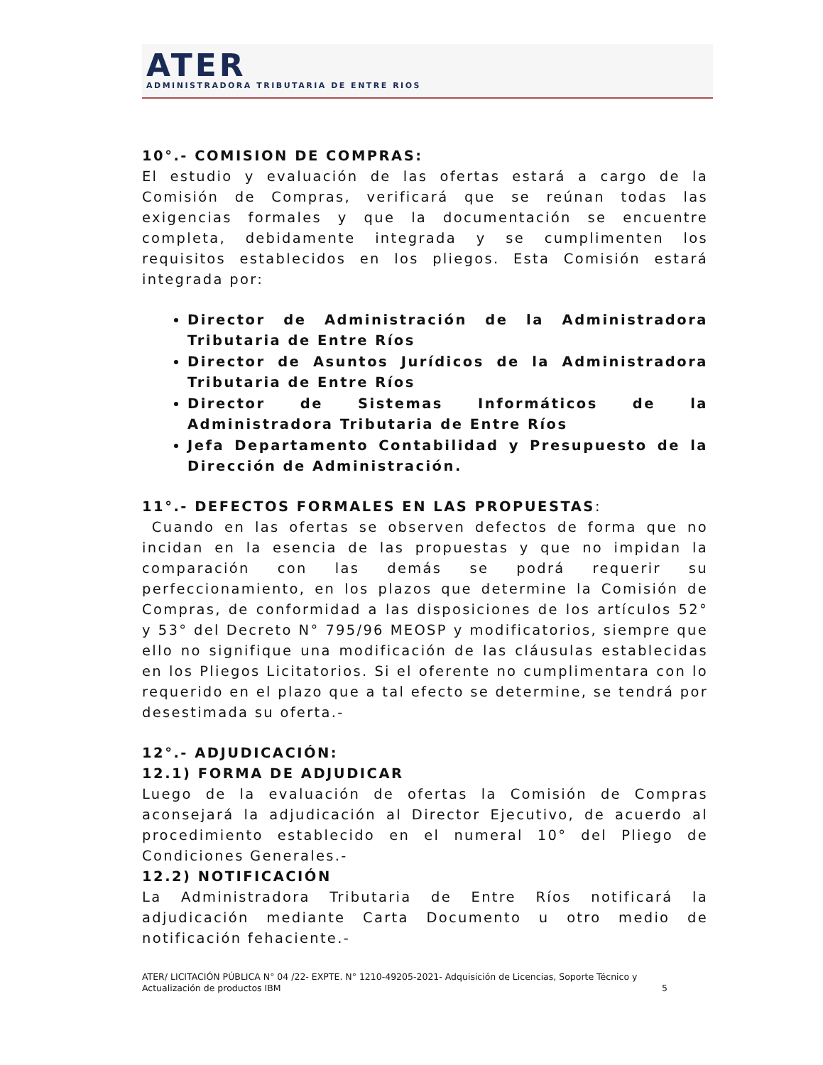ATER
ADMINISTRADORA TRIBUTARIA DE ENTRE RIOS
10°.- COMISION DE COMPRAS:
El estudio y evaluación de las ofertas estará a cargo de la Comisión de Compras, verificará que se reúnan todas las exigencias formales y que la documentación se encuentre completa, debidamente integrada y se cumplimenten los requisitos establecidos en los pliegos. Esta Comisión estará integrada por:
Director de Administración de la Administradora Tributaria de Entre Ríos
Director de Asuntos Jurídicos de la Administradora Tributaria de Entre Ríos
Director de Sistemas Informáticos de la Administradora Tributaria de Entre Ríos
Jefa Departamento Contabilidad y Presupuesto de la Dirección de Administración.
11°.- DEFECTOS FORMALES EN LAS PROPUESTAS:
Cuando en las ofertas se observen defectos de forma que no incidan en la esencia de las propuestas y que no impidan la comparación con las demás se podrá requerir su perfeccionamiento, en los plazos que determine la Comisión de Compras, de conformidad a las disposiciones de los artículos 52° y 53° del Decreto N° 795/96 MEOSP y modificatorios, siempre que ello no signifique una modificación de las cláusulas establecidas en los Pliegos Licitatorios. Si el oferente no cumplimentara con lo requerido en el plazo que a tal efecto se determine, se tendrá por desestimada su oferta.-
12°.- ADJUDICACIÓN:
12.1) FORMA DE ADJUDICAR
Luego de la evaluación de ofertas la Comisión de Compras aconsejará la adjudicación al Director Ejecutivo, de acuerdo al procedimiento establecido en el numeral 10° del Pliego de Condiciones Generales.-
12.2) NOTIFICACIÓN
La Administradora Tributaria de Entre Ríos notificará la adjudicación mediante Carta Documento u otro medio de notificación fehaciente.-
ATER/ LICITACIÓN PÚBLICA N° 04 /22- EXPTE. N° 1210-49205-2021- Adquisición de Licencias, Soporte Técnico y Actualización de productos IBM 5